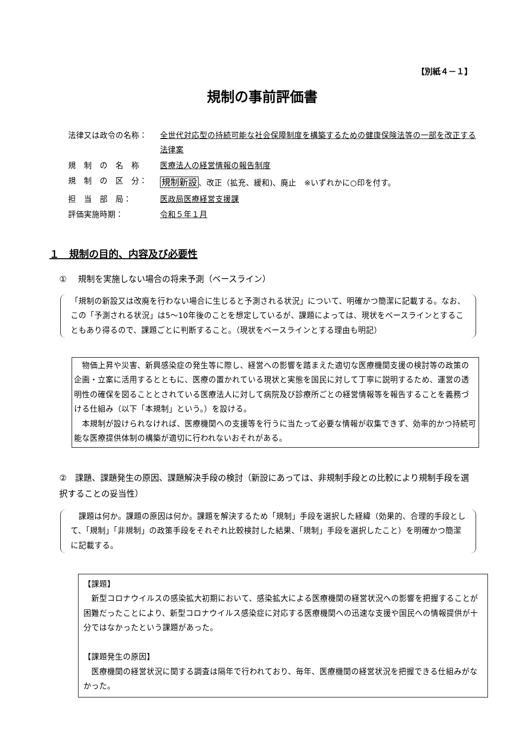【別紙４－１】
規制の事前評価書
法律又は政令の名称： 全世代対応型の持続可能な社会保障制度を構築するための健康保険法等の一部を改正する法律案
規　制　の　名　称 医療法人の経営情報の報告制度
規　制　の　区　分：
規制新設、改正（拡充、緩和)、廃止　※いずれかに○印を付す。
担　当　部　局： 医政局医療経営支援課
評価実施時期： 令和５年１月
１　規制の目的、内容及び必要性
①　 規制を実施しない場合の将来予測（ベースライン）
「規制の新設又は改廃を行わない場合に生じると予測される状況」について、明確かつ簡潔に記載する。なお、この「予測される状況」は5～10年後のことを想定しているが、課題によっては、現状をベースラインとすることもあり得るので、課題ごとに判断すること。（現状をベースラインとする理由も明記）
　物価上昇や災害、新興感染症の発生等に際し、経営への影響を踏まえた適切な医療機関支援の検討等の政策の企画・立案に活用するとともに、医療の置かれている現状と実態を国民に対して丁寧に説明するため、運営の透明性の確保を図ることとされている医療法人に対して病院及び診療所ごとの経営情報等を報告することを義務づける仕組み（以下「本規制」という。）を設ける。
　本規制が設けられなければ、医療機関への支援等を行うに当たって必要な情報が収集できず、効率的かつ持続可能な医療提供体制の構築が適切に行われないおそれがある。
②　課題、課題発生の原因、課題解決手段の検討（新設にあっては、非規制手段との比較により規制手段を選択することの妥当性）
　課題は何か。課題の原因は何か。課題を解決するため「規制」手段を選択した経緯（効果的、合理的手段として、「規制」「非規制」の政策手段をそれぞれ比較検討した結果、「規制」手段を選択したこと）を明確かつ簡潔に記載する。
【課題】
　新型コロナウイルスの感染拡大初期において、感染拡大による医療機関の経営状況への影響を把握することが困難だったことにより、新型コロナウイルス感染症に対応する医療機関への迅速な支援や国民への情報提供が十分ではなかったという課題があった。
【課題発生の原因】
　医療機関の経営状況に関する調査は隔年で行われており、毎年、医療機関の経営状況を把握できる仕組みがなかった。